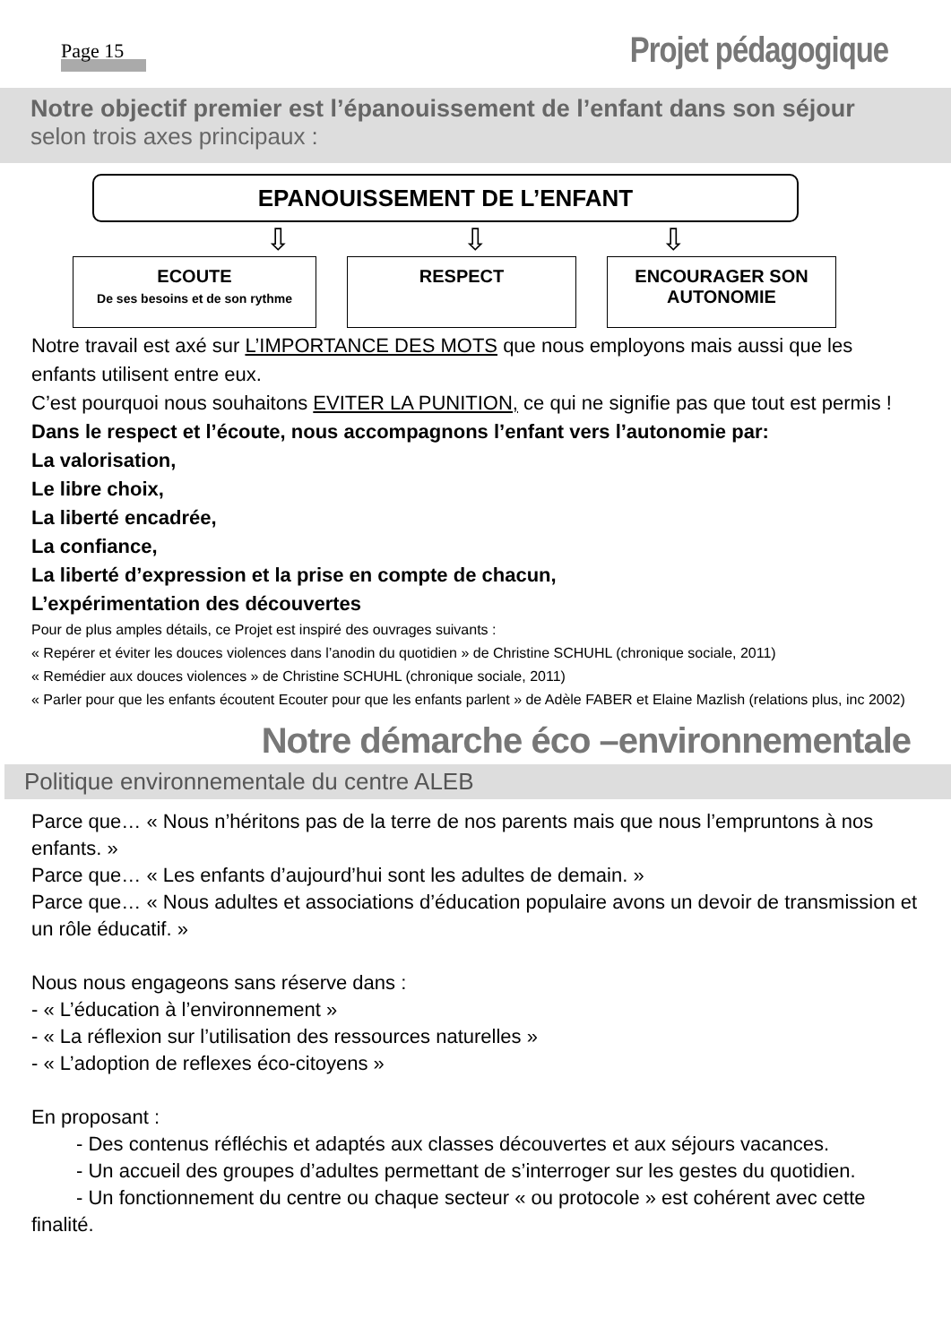Page 15
Projet pédagogique
Notre objectif premier est l’épanouissement de l’enfant dans son séjour
selon trois axes principaux :
EPANOUISSEMENT DE L’ENFANT
⇩ ⇩ ⇩
ECOUTE
De ses besoins et de son rythme
RESPECT ENCOURAGER SON AUTONOMIE
Notre travail est axé sur L’IMPORTANCE DES MOTS que nous employons mais aussi que les enfants utilisent entre eux.
C’est pourquoi nous souhaitons EVITER LA PUNITION, ce qui ne signifie pas que tout est permis !
Dans le respect et l’écoute, nous accompagnons l’enfant vers l’autonomie par:
La valorisation,
Le libre choix,
La liberté encadrée,
La confiance,
La liberté d’expression et la prise en compte de chacun,
L’expérimentation des découvertes
Pour de plus amples détails, ce Projet est inspiré des ouvrages suivants :
« Repérer et éviter les douces violences dans l’anodin du quotidien » de Christine SCHUHL (chronique sociale, 2011)
« Remédier aux douces violences » de Christine SCHUHL (chronique sociale, 2011)
« Parler pour que les enfants écoutent Ecouter pour que les enfants parlent » de Adèle FABER et Elaine Mazlish (relations plus, inc 2002)
Notre démarche éco –environnementale
Politique environnementale du centre ALEB
Parce que… « Nous n’héritons pas de la terre de nos parents mais que nous l’empruntons à nos enfants. »
Parce que… « Les enfants d’aujourd’hui sont les adultes de demain. »
Parce que… « Nous adultes et associations d’éducation populaire avons un devoir de transmission et un rôle éducatif. »
Nous nous engageons sans réserve dans :
- « L’éducation à l’environnement »
- « La réflexion sur l’utilisation des ressources naturelles »
- « L’adoption de reflexes éco-citoyens »
En proposant :
- Des contenus réfléchis et adaptés aux classes découvertes et aux séjours vacances.
- Un accueil des groupes d’adultes permettant de s’interroger sur les gestes du quotidien.
- Un fonctionnement du centre ou chaque secteur « ou protocole » est cohérent avec cette finalité.